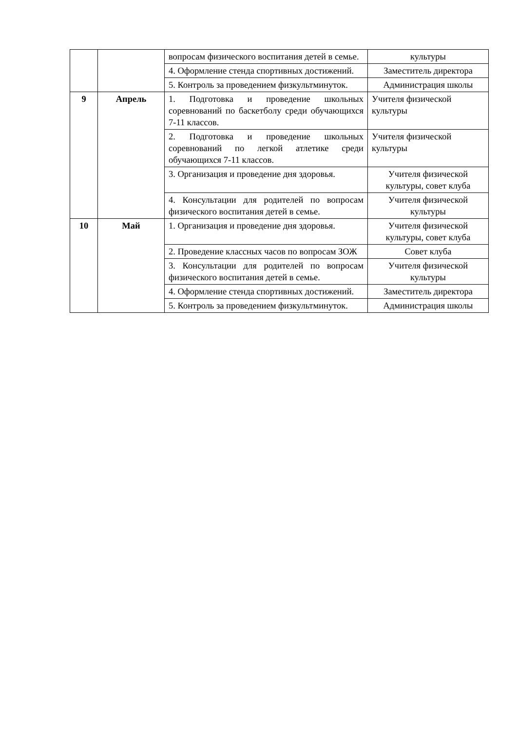| | | вопросам физического воспитания детей в семье. | культуры |
| | | 4. Оформление стенда спортивных достижений. | Заместитель директора |
| | | 5. Контроль за проведением физкультминуток. | Администрация школы |
| 9 | Апрель | 1. Подготовка и проведение школьных соревнований по баскетболу среди обучающихся 7-11 классов. | Учителя физической культуры |
| | | 2. Подготовка и проведение школьных соревнований по легкой атлетике среди обучающихся 7-11 классов. | Учителя физической культуры |
| | | 3. Организация и проведение дня здоровья. | Учителя физической культуры, совет клуба |
| | | 4. Консультации для родителей по вопросам физического воспитания детей в семье. | Учителя физической культуры |
| 10 | Май | 1. Организация и проведение дня здоровья. | Учителя физической культуры, совет клуба |
| | | 2. Проведение классных часов по вопросам ЗОЖ | Совет клуба |
| | | 3. Консультации для родителей по вопросам физического воспитания детей в семье. | Учителя физической культуры |
| | | 4. Оформление стенда спортивных достижений. | Заместитель директора |
| | | 5. Контроль за проведением физкультминуток. | Администрация школы |